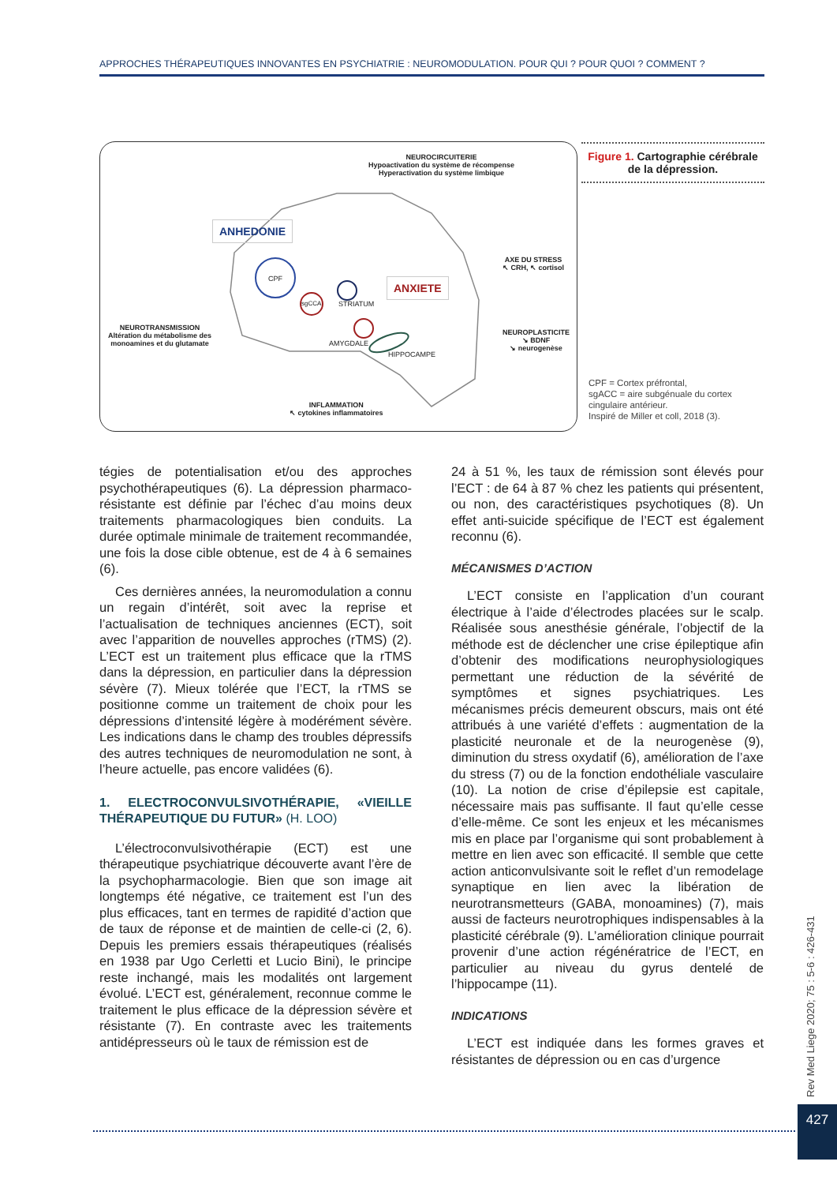APPROCHES THÉRAPEUTIQUES INNOVANTES EN PSYCHIATRIE : NEUROMODULATION. POUR QUI ? POUR QUOI ? COMMENT ?
NEUROCIRCUITERIE
Hypoactivation du système de récompense
Hyperactivation du système limbique
ANHEDONIE
ANXIETE
CPF
sgCCA STRIATUM
AMYGDALE
HIPPOCAMPE
AXE DU STRESS
↖ CRH, ↖ cortisol
NEUROPLASTICITE
↘ BDNF
↘ neurogenèse
NEUROTRANSMISSION
Altération du métabolisme des
monoamines et du glutamate
INFLAMMATION
↖ cytokines inflammatoires
Figure 1. Cartographie cérébrale de la dépression.
CPF = Cortex préfrontal,
sgACC = aire subgénuale du cortex
cingulaire antérieur.
Inspiré de Miller et coll, 2018 (3).
tégies de potentialisation et/ou des approches psychothérapeutiques (6). La dépression pharmaco-résistante est définie par l’échec d’au moins deux traitements pharmacologiques bien conduits. La durée optimale minimale de traitement recommandée, une fois la dose cible obtenue, est de 4 à 6 semaines (6).
Ces dernières années, la neuromodulation a connu un regain d’intérêt, soit avec la reprise et l’actualisation de techniques anciennes (ECT), soit avec l’apparition de nouvelles approches (rTMS) (2). L’ECT est un traitement plus efficace que la rTMS dans la dépression, en particulier dans la dépression sévère (7). Mieux tolérée que l’ECT, la rTMS se positionne comme un traitement de choix pour les dépressions d’intensité légère à modérément sévère. Les indications dans le champ des troubles dépressifs des autres techniques de neuromodulation ne sont, à l’heure actuelle, pas encore validées (6).
1. ELECTROCONVULSIVOTHÉRAPIE, «VIEILLE THÉRAPEUTIQUE DU FUTUR» (H. LOO)
L’électroconvulsivothérapie (ECT) est une thérapeutique psychiatrique découverte avant l’ère de la psychopharmacologie. Bien que son image ait longtemps été négative, ce traitement est l’un des plus efficaces, tant en termes de rapidité d’action que de taux de réponse et de maintien de celle-ci (2, 6). Depuis les premiers essais thérapeutiques (réalisés en 1938 par Ugo Cerletti et Lucio Bini), le principe reste inchangé, mais les modalités ont largement évolué. L’ECT est, généralement, reconnue comme le traitement le plus efficace de la dépression sévère et résistante (7). En contraste avec les traitements antidépresseurs où le taux de rémission est de
24 à 51 %, les taux de rémission sont élevés pour l’ECT : de 64 à 87 % chez les patients qui présentent, ou non, des caractéristiques psychotiques (8). Un effet anti-suicide spécifique de l’ECT est également reconnu (6).
MÉCANISMES D’ACTION
L’ECT consiste en l’application d’un courant électrique à l’aide d’électrodes placées sur le scalp. Réalisée sous anesthésie générale, l’objectif de la méthode est de déclencher une crise épileptique afin d’obtenir des modifications neurophysiologiques permettant une réduction de la sévérité de symptômes et signes psychiatriques. Les mécanismes précis demeurent obscurs, mais ont été attribués à une variété d’effets : augmentation de la plasticité neuronale et de la neurogenèse (9), diminution du stress oxydatif (6), amélioration de l’axe du stress (7) ou de la fonction endothéliale vasculaire (10). La notion de crise d’épilepsie est capitale, nécessaire mais pas suffisante. Il faut qu’elle cesse d’elle-même. Ce sont les enjeux et les mécanismes mis en place par l’organisme qui sont probablement à mettre en lien avec son efficacité. Il semble que cette action anticonvulsivante soit le reflet d’un remodelage synaptique en lien avec la libération de neurotransmetteurs (GABA, monoamines) (7), mais aussi de facteurs neurotrophiques indispensables à la plasticité cérébrale (9). L’amélioration clinique pourrait provenir d’une action régénératrice de l’ECT, en particulier au niveau du gyrus dentelé de l’hippocampe (11).
INDICATIONS
L’ECT est indiquée dans les formes graves et résistantes de dépression ou en cas d’urgence
Rev Med Liege 2020; 75 : 5-6 : 426-431
427